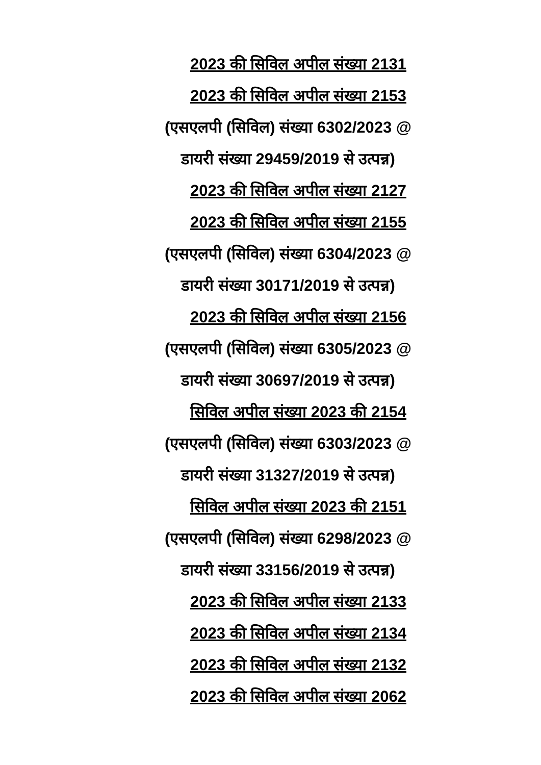2023 की सिविल अपील संख्या 2131
2023 की सिविल अपील संख्या 2153
(एसएलपी (सिविल) संख्या 6302/2023 @
डायरी संख्या 29459/2019 से उत्पन्न)
2023 की सिविल अपील संख्या 2127
2023 की सिविल अपील संख्या 2155
(एसएलपी (सिविल) संख्या 6304/2023 @
डायरी संख्या 30171/2019 से उत्पन्न)
2023 की सिविल अपील संख्या 2156
(एसएलपी (सिविल) संख्या 6305/2023 @
डायरी संख्या 30697/2019 से उत्पन्न)
सिविल अपील संख्या 2023 की 2154
(एसएलपी (सिविल) संख्या 6303/2023 @
डायरी संख्या 31327/2019 से उत्पन्न)
सिविल अपील संख्या 2023 की 2151
(एसएलपी (सिविल) संख्या 6298/2023 @
डायरी संख्या 33156/2019 से उत्पन्न)
2023 की सिविल अपील संख्या 2133
2023 की सिविल अपील संख्या 2134
2023 की सिविल अपील संख्या 2132
2023 की सिविल अपील संख्या 2062